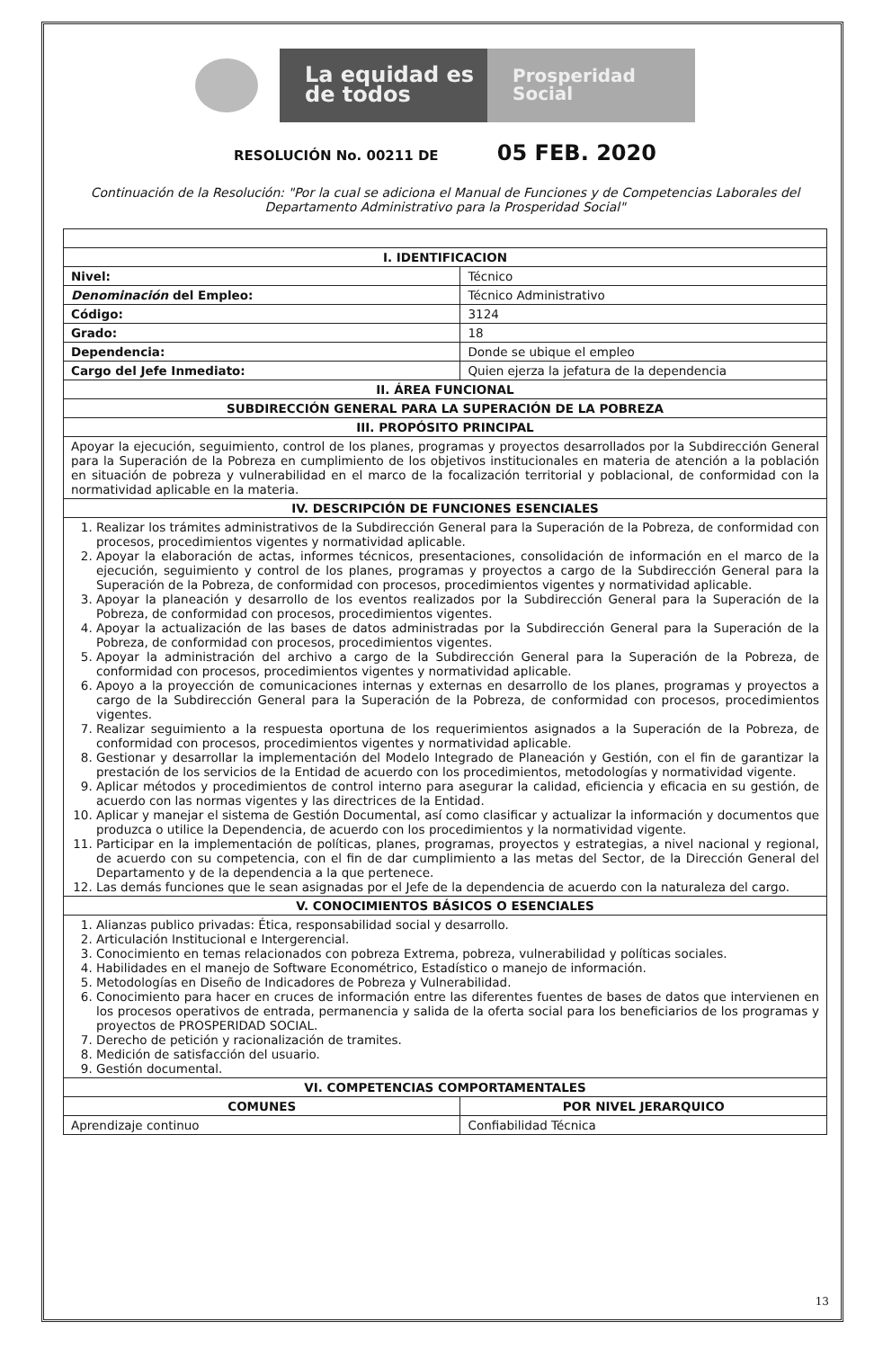La equidad es de todos
Prosperidad Social
RESOLUCIÓN No. 00211 DE 05 FEB. 2020
Continuación de la Resolución: "Por la cual se adiciona el Manual de Funciones y de Competencias Laborales del Departamento Administrativo para la Prosperidad Social"
| I. IDENTIFICACION | |
| --- | --- |
| Nivel: | Técnico |
| Denominación del Empleo: | Técnico Administrativo |
| Código: | 3124 |
| Grado: | 18 |
| Dependencia: | Donde se ubique el empleo |
| Cargo del Jefe Inmediato: | Quien ejerza la jefatura de la dependencia |
| II. ÁREA FUNCIONAL | |
| SUBDIRECCIÓN GENERAL PARA LA SUPERACIÓN DE LA POBREZA | |
| III. PROPÓSITO PRINCIPAL | |
| Apoyar la ejecución, seguimiento, control de los planes, programas y proyectos desarrollados por la Subdirección General para la Superación de la Pobreza en cumplimiento de los objetivos institucionales en materia de atención a la población en situación de pobreza y vulnerabilidad en el marco de la focalización territorial y poblacional, de conformidad con la normatividad aplicable en la materia. | |
| IV. DESCRIPCIÓN DE FUNCIONES ESENCIALES | |
| 1. Realizar los trámites administrativos de la Subdirección General para la Superación de la Pobreza, de conformidad con procesos, procedimientos vigentes y normatividad aplicable. 2. Apoyar la elaboración de actas, informes técnicos, presentaciones, consolidación de información en el marco de la ejecución, seguimiento y control de los planes, programas y proyectos a cargo de la Subdirección General para la Superación de la Pobreza, de conformidad con procesos, procedimientos vigentes y normatividad aplicable. 3. Apoyar la planeación y desarrollo de los eventos realizados por la Subdirección General para la Superación de la Pobreza, de conformidad con procesos, procedimientos vigentes. 4. Apoyar la actualización de las bases de datos administradas por la Subdirección General para la Superación de la Pobreza, de conformidad con procesos, procedimientos vigentes. 5. Apoyar la administración del archivo a cargo de la Subdirección General para la Superación de la Pobreza, de conformidad con procesos, procedimientos vigentes y normatividad aplicable. 6. Apoyo a la proyección de comunicaciones internas y externas en desarrollo de los planes, programas y proyectos a cargo de la Subdirección General para la Superación de la Pobreza, de conformidad con procesos, procedimientos vigentes. 7. Realizar seguimiento a la respuesta oportuna de los requerimientos asignados a la Superación de la Pobreza, de conformidad con procesos, procedimientos vigentes y normatividad aplicable. 8. Gestionar y desarrollar la implementación del Modelo Integrado de Planeación y Gestión, con el fin de garantizar la prestación de los servicios de la Entidad de acuerdo con los procedimientos, metodologías y normatividad vigente. 9. Aplicar métodos y procedimientos de control interno para asegurar la calidad, eficiencia y eficacia en su gestión, de acuerdo con las normas vigentes y las directrices de la Entidad. 10. Aplicar y manejar el sistema de Gestión Documental, así como clasificar y actualizar la información y documentos que produzca o utilice la Dependencia, de acuerdo con los procedimientos y la normatividad vigente. 11. Participar en la implementación de políticas, planes, programas, proyectos y estrategias, a nivel nacional y regional, de acuerdo con su competencia, con el fin de dar cumplimiento a las metas del Sector, de la Dirección General del Departamento y de la dependencia a la que pertenece. 12. Las demás funciones que le sean asignadas por el Jefe de la dependencia de acuerdo con la naturaleza del cargo. | |
| V. CONOCIMIENTOS BÁSICOS O ESENCIALES | |
| 1. Alianzas publico privadas: Ética, responsabilidad social y desarrollo. 2. Articulación Institucional e Intergerencial. 3. Conocimiento en temas relacionados con pobreza Extrema, pobreza, vulnerabilidad y políticas sociales. 4. Habilidades en el manejo de Software Econométrico, Estadístico o manejo de información. 5. Metodologías en Diseño de Indicadores de Pobreza y Vulnerabilidad. 6. Conocimiento para hacer en cruces de información entre las diferentes fuentes de bases de datos que intervienen en los procesos operativos de entrada, permanencia y salida de la oferta social para los beneficiarios de los programas y proyectos de PROSPERIDAD SOCIAL. 7. Derecho de petición y racionalización de tramites. 8. Medición de satisfacción del usuario. 9. Gestión documental. | |
| VI. COMPETENCIAS COMPORTAMENTALES | |
| COMUNES | POR NIVEL JERARQUICO |
| Aprendizaje continuo | Confiabilidad Técnica |
13